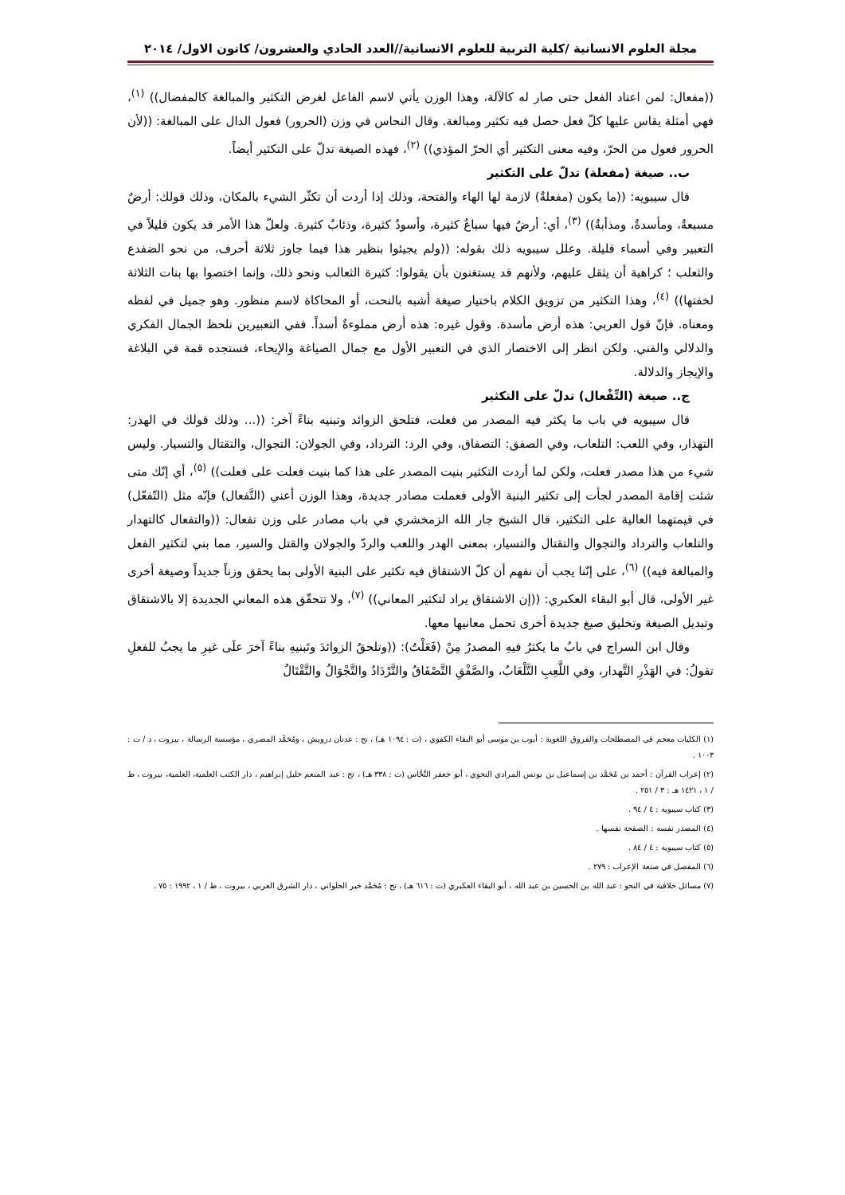مجلة العلوم الانسانية /كلية التربية للعلوم الانسانية//العدد الحادي والعشرون/ كانون الاول/ ٢٠١٤
((مفعال: لمن اعتاد الفعل حتى صار له كالآلة، وهذا الوزن يأتي لاسم الفاعل لغرض التكثير والمبالغة كالمفضال)) <sup>(١)</sup>، فهي أمثلة يقاس عليها كلّ فعل حصل فيه تكثير ومبالغة. وقال النحاس في وزن (الحرور) فعول الدال على المبالغة: ((لأن الحرور فعول من الحرّ، وفيه معنى التكثير أي الحرّ المؤذي)) <sup>(٢)</sup>، فهذه الصيغة تدلّ على التكثير أيضاً.
ب.. صيغة (مفعلة) تدلّ على التكثير
قال سيبويه: ((ما يكون (مفعلةٌ) لازمة لها الهاء والفتحة، وذلك إذا أردت أن تكثّر الشيء بالمكان، وذلك قولك: أرضٌ مسبعةٌ، ومأسدةٌ، ومذأبةٌ)) <sup>(٣)</sup>، أي: أرضٌ فيها سباعٌ كثيرة، وأسودٌ كثيرة، وذئابٌ كثيرة. ولعلّ هذا الأمر قد يكون قليلاً في التعبير وفي أسماء قليلة. وعلل سيبويه ذلك بقوله: ((ولم يجيئوا بنظير هذا فيما جاوز ثلاثة أحرف، من نحو الضفدع والثعلب ؛ كراهية أن يثقل عليهم، ولأنهم قد يستغنون بأن يقولوا: كثيرة الثعالب ونحو ذلك، وإنما اختصوا بها بنات الثلاثة لخفتها)) <sup>(٤)</sup>، وهذا التكثير من تزويق الكلام باختيار صيغة أشبه بالنحت، أو المحاكاة لاسم منظور. وهو جميل في لفظه ومعناه. فإنّ قول العربي: هذه أرض مأسدة. وقول غيره: هذه أرض مملوءةٌ أسداً. ففي التعبيرين نلحظ الجمال الفكري والدلالي والفني. ولكن انظر إلى الاختصار الذي في التعبير الأول مع جمال الصياغة والإيحاء، فستجده قمة في البلاغة والإيجاز والدلالة.
ج.. صيغة (التِّفْعال) تدلّ على التكثير
قال سيبويه في باب ما يكثر فيه المصدر من فعلت، فتلحق الزوائد وتبنيه بناءً آخر: ((... وذلك قولك في الهذر: التهذار، وفي اللعب: التلعاب، وفي الصفق: التصفاق، وفي الرد: الترداد، وفي الجولان: التجوال، والتقتال والتسيار. وليس شيء من هذا مصدر فعلت، ولكن لما أردت التكثير بنيت المصدر على هذا كما بنيت فعلت على فعلت)) <sup>(٥)</sup>، أي إنّك متى شئت إقامة المصدر لجأت إلى تكثير البنية الأولى فعملت مصادر جديدة، وهذا الوزن أعني (التَّفعال) فإنّه مثل (التّفعّل) في قيمتهما العالية على التكثير، قال الشيخ جار الله الزمخشري في باب مصادر على وزن تفعال: ((والتفعال كالتهدار والتلعاب والترداد والتجوال والتقتال والتسيار، بمعنى الهدر واللعب والردّ والجولان والقتل والسير، مما بني لتكثير الفعل والمبالغة فيه)) <sup>(٦)</sup>، على إنّنا يجب أن نفهم أن كلّ الاشتقاق فيه تكثير على البنية الأولى بما يحقق وزناً جديداً وصيغة أخرى غير الأولى، قال أبو البقاء العكبري: ((إن الاشتقاق يراد لتكثير المعاني)) <sup>(٧)</sup>، ولا تتحقّق هذه المعاني الجديدة إلا بالاشتقاق وتبديل الصيغة وتخليق صيغ جديدة أخرى تحمل معانيها معها.
وقال ابن السراج في بابُ ما يكثرُ فيهِ المصدرُ مِنْ (فَعَلْتُ): ((وتلحقُ الزوائدَ وتَبنيهِ بناءً آخرَ علَى غيرِ ما يجبُ للفعلِ تقولُ: في الهَذْرِ التَّهدار، وفي اللَّعِبِ التَّلْعَابُ، والصَّفْقِ التَّصْفَاقُ والتَّرْدَادُ والتَّجْوَالُ والتَّقْتَالُ
(١) الكليات معجم في المصطلحات والفروق اللغوية : أيوب بن موسى أبو البقاء الكفوي ، (ت : ١٠٩٤ هـ) ، تح : عدنان درويش ، ومُحَمَّد المصري ، مؤسسة الرسالة ، بيروت ، د / ت : ١٠٠٣ .
(٢) إعراب القرآن : أحمد بن مُحَمَّد بن إسماعيل بن يونس المرادي النحوي ، أبو جعفر النَّحَّاس (ت : ٣٣٨ هـ) ، تح : عبد المنعم خليل إبراهيم ، دار الكتب العلمية، العلمية، بيروت ، ط / ١ ، ١٤٢١ هـ : ٣ / ٢٥١ .
(٣) كتاب سيبويه : ٤ / ٩٤ .
(٤) المصدر نفسه : الصفحة نفسها .
(٥) كتاب سيبويه : ٤ / ٨٤ .
(٦) المفصل في صنعة الإعراب : ٢٧٩ .
(٧) مسائل خلافية في النحو : عبد الله بن الحسين بن عبد الله ، أبو البقاء العكبري (ت : ٦١٦ هـ) ، تح : مُحَمَّد خير الحلواني ، دار الشرق العربي ، بيروت ، ط / ١ ، ١٩٩٢ : ٧٥ .